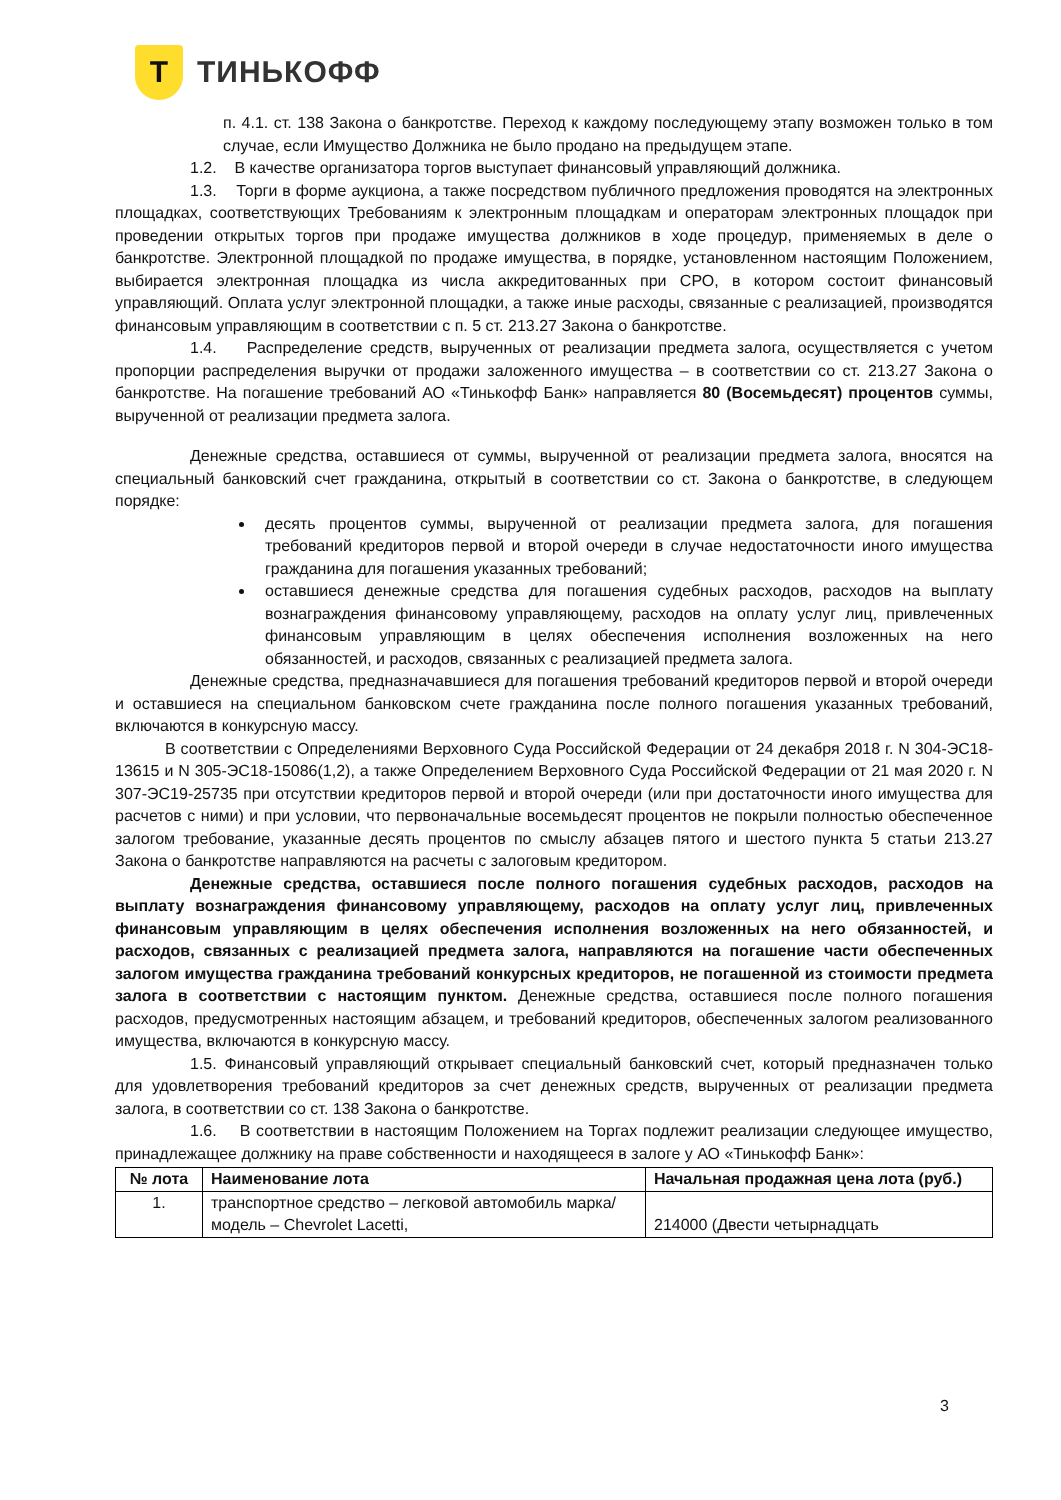Т
ТИНЬКОФФ
п. 4.1. ст. 138 Закона о банкротстве. Переход к каждому последующему этапу возможен только в том случае, если Имущество Должника не было продано на предыдущем этапе.
1.2. В качестве организатора торгов выступает финансовый управляющий должника.
1.3. Торги в форме аукциона, а также посредством публичного предложения проводятся на электронных площадках, соответствующих Требованиям к электронным площадкам и операторам электронных площадок при проведении открытых торгов при продаже имущества должников в ходе процедур, применяемых в деле о банкротстве. Электронной площадкой по продаже имущества, в порядке, установленном настоящим Положением, выбирается электронная площадка из числа аккредитованных при СРО, в котором состоит финансовый управляющий. Оплата услуг электронной площадки, а также иные расходы, связанные с реализацией, производятся финансовым управляющим в соответствии с п. 5 ст. 213.27 Закона о банкротстве.
1.4. Распределение средств, вырученных от реализации предмета залога, осуществляется с учетом пропорции распределения выручки от продажи заложенного имущества – в соответствии со ст. 213.27 Закона о банкротстве. На погашение требований АО «Тинькофф Банк» направляется 80 (Восемьдесят) процентов суммы, вырученной от реализации предмета залога.
Денежные средства, оставшиеся от суммы, вырученной от реализации предмета залога, вносятся на специальный банковский счет гражданина, открытый в соответствии со ст. Закона о банкротстве, в следующем порядке:
десять процентов суммы, вырученной от реализации предмета залога, для погашения требований кредиторов первой и второй очереди в случае недостаточности иного имущества гражданина для погашения указанных требований;
оставшиеся денежные средства для погашения судебных расходов, расходов на выплату вознаграждения финансовому управляющему, расходов на оплату услуг лиц, привлеченных финансовым управляющим в целях обеспечения исполнения возложенных на него обязанностей, и расходов, связанных с реализацией предмета залога.
Денежные средства, предназначавшиеся для погашения требований кредиторов первой и второй очереди и оставшиеся на специальном банковском счете гражданина после полного погашения указанных требований, включаются в конкурсную массу.
В соответствии с Определениями Верховного Суда Российской Федерации от 24 декабря 2018 г. N 304-ЭС18-13615 и N 305-ЭС18-15086(1,2), а также Определением Верховного Суда Российской Федерации от 21 мая 2020 г. N 307-ЭС19-25735 при отсутствии кредиторов первой и второй очереди (или при достаточности иного имущества для расчетов с ними) и при условии, что первоначальные восемьдесят процентов не покрыли полностью обеспеченное залогом требование, указанные десять процентов по смыслу абзацев пятого и шестого пункта 5 статьи 213.27 Закона о банкротстве направляются на расчеты с залоговым кредитором.
Денежные средства, оставшиеся после полного погашения судебных расходов, расходов на выплату вознаграждения финансовому управляющему, расходов на оплату услуг лиц, привлеченных финансовым управляющим в целях обеспечения исполнения возложенных на него обязанностей, и расходов, связанных с реализацией предмета залога, направляются на погашение части обеспеченных залогом имущества гражданина требований конкурсных кредиторов, не погашенной из стоимости предмета залога в соответствии с настоящим пунктом. Денежные средства, оставшиеся после полного погашения расходов, предусмотренных настоящим абзацем, и требований кредиторов, обеспеченных залогом реализованного имущества, включаются в конкурсную массу.
1.5. Финансовый управляющий открывает специальный банковский счет, который предназначен только для удовлетворения требований кредиторов за счет денежных средств, вырученных от реализации предмета залога, в соответствии со ст. 138 Закона о банкротстве.
1.6. В соответствии в настоящим Положением на Торгах подлежит реализации следующее имущество, принадлежащее должнику на праве собственности и находящееся в залоге у АО «Тинькофф Банк»:
| № лота | Наименование лота | Начальная продажная цена лота (руб.) |
| --- | --- | --- |
| 1. | транспортное средство – легковой автомобиль марка/модель – Chevrolet Lacetti, | 214000 (Двести четырнадцать |
3